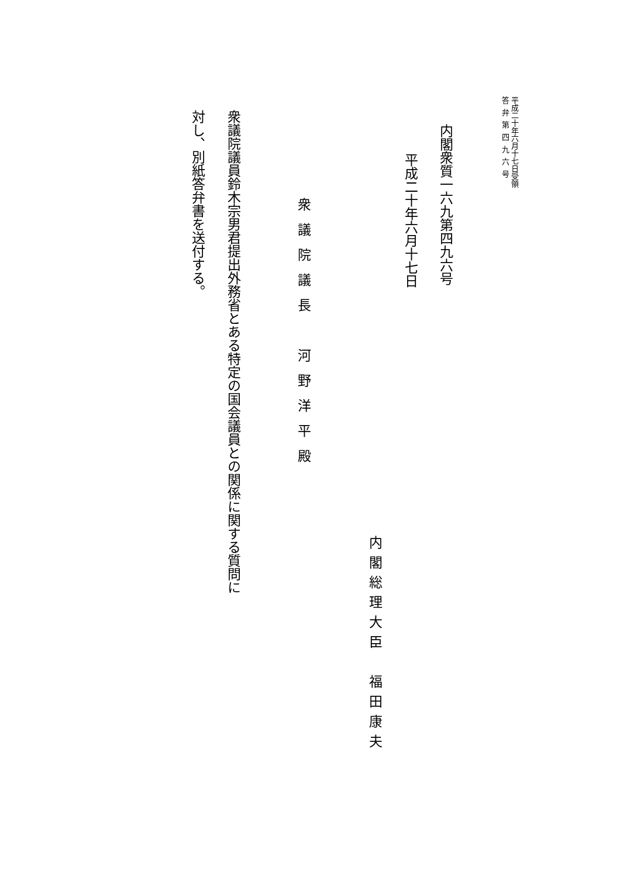平成二十年六月十七日受領
答弁第四九六号
内閣衆質一六九第四九六号
平成二十年六月十七日
内閣総理大臣　福田康夫
衆議院議長　河野洋平殿
衆議院議員鈴木宗男君提出外務省とある特定の国会議員との関係に関する質問に対し、別紙答弁書を送付する。